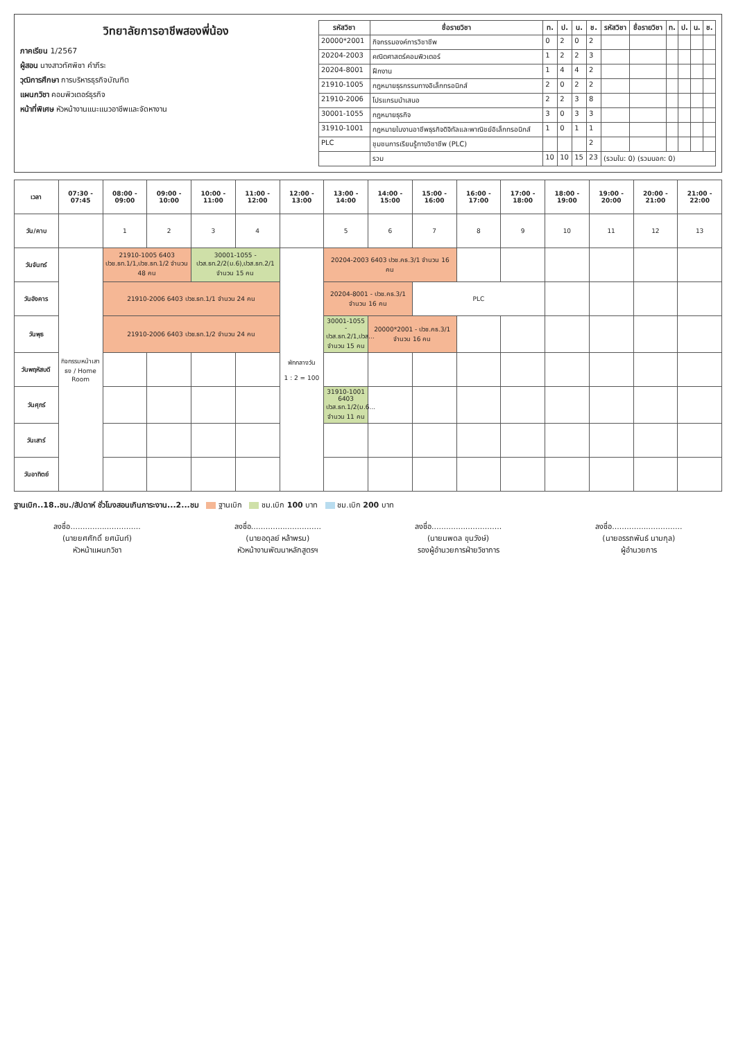วิทยาลัยการอาชีพสองพี่น้อง
ภาคเรียน 1/2567
ผู้สอน นางสาวทัศพิชา คำภีระ
วุฒิการศึกษา การบริหารธุรกิจบัณฑิต
แผนกวิชา คอมพิวเตอร์ธุรกิจ
หน้าที่พิเศษ หัวหน้างานแนะแนวอาชีพและจัดหางาน
| รหัสวิชา | ชื่อรายวิชา | ท. | ป. | น. | ช. | รหัสวิชา | ชื่อรายวิชา | ท. | ป. | น. | ช. |
| --- | --- | --- | --- | --- | --- | --- | --- | --- | --- | --- | --- |
| 20000*2001 | กิจกรรมองค์การวิชาชีพ | 0 | 2 | 0 | 2 | | | | | | |
| 20204-2003 | คณิตศาสตร์คอมพิวเตอร์ | 1 | 2 | 2 | 3 | | | | | | |
| 20204-8001 | ฝึกงาน | 1 | 4 | 4 | 2 | | | | | | |
| 21910-1005 | กฎหมายธุรกรรมทางอิเล็กทรอนิกส์ | 2 | 0 | 2 | 2 | | | | | | |
| 21910-2006 | โปรแกรมนำเสนอ | 2 | 2 | 3 | 8 | | | | | | |
| 30001-1055 | กฎหมายธุรกิจ | 3 | 0 | 3 | 3 | | | | | | |
| 31910-1001 | กฎหมายในงานอาชีพธุรกิจดิจิทัลและพาณิชย์อิเล็กทรอนิกส์ | 1 | 0 | 1 | 1 | | | | | | |
| PLC | ชุมชนการเรียนรู้ทางวิชาชีพ (PLC) | | | | 2 | | | | | | |
| | รวม | 10 | 10 | 15 | 23 | (รวมใน: 0) (รวมนอก: 0) | | | | | |
| เวลา | 07:30 - 07:45 | 08:00 - 09:00 | 09:00 - 10:00 | 10:00 - 11:00 | 11:00 - 12:00 | 12:00 - 13:00 | 13:00 - 14:00 | 14:00 - 15:00 | 15:00 - 16:00 | 16:00 - 17:00 | 17:00 - 18:00 | 18:00 - 19:00 | 19:00 - 20:00 | 20:00 - 21:00 | 21:00 - 22:00 |
| --- | --- | --- | --- | --- | --- | --- | --- | --- | --- | --- | --- | --- | --- | --- | --- |
| วัน/คาบ | | 1 | 2 | 3 | 4 | | 5 | 6 | 7 | 8 | 9 | 10 | 11 | 12 | 13 |
| วันจันทร์ | กิจกรรมหน้าเสาธง / Home Room | 21910-1005 6403 ปวช.ธท.1/1,ปวช.ธท.1/2 จำนวน 48 คน | | 30001-1055 - ปวส.ธท.2/2(ม.6),ปวส.ธท.2/1 จำนวน 15 คน | | พักกลางวัน 1 : 2 = 100 | 20204-2003 6403 ปวช.คธ.3/1 จำนวน 16 คน | | | | | | | | |
| วันอังคาร | | 21910-2006 6403 ปวช.ธท.1/1 จำนวน 24 คน | | | | | 20204-8001 - ปวช.คธ.3/1 จำนวน 16 คน | | PLC | | | | | | |
| วันพุธ | | 21910-2006 6403 ปวช.ธท.1/2 จำนวน 24 คน | | | | | 30001-1055 - ปวส.ธท.2/1,ปวส... จำนวน 15 คน | 20000*2001 - ปวช.คธ.3/1 จำนวน 16 คน | | | | | | | |
| วันพฤหัสบดี | | | | | | | | | | | | | | | |
| วันศุกร์ | | | | | | | 31910-1001 6403 ปวส.ธท.1/2(ม.6... จำนวน 11 คน | | | | | | | | |
| วันเสาร์ | | | | | | | | | | | | | | | |
| วันอาทิตย์ | | | | | | | | | | | | | | | |
ฐานเบิก..18..ชม./สัปดาห์ ชั่วโมงสอนเกินภาระงาน...2...ชม ฐานเบิก ชม.เบิก 100 บาท ชม.เบิก 200 บาท
ลงชื่อ.............................
(นายยศศักดิ์ ยศนันท์)
หัวหน้าแผนกวิชา
ลงชื่อ.............................
(นายอดุลย์ หล้าพรม)
หัวหน้างานพัฒนาหลักสูตรฯ
ลงชื่อ.............................
(นายนพดล ขุนวังษ์)
รองผู้อำนวยการฝ่ายวิชาการ
ลงชื่อ.............................
(นายอรรถพันธ์ นามกุล)
ผู้อำนวยการ